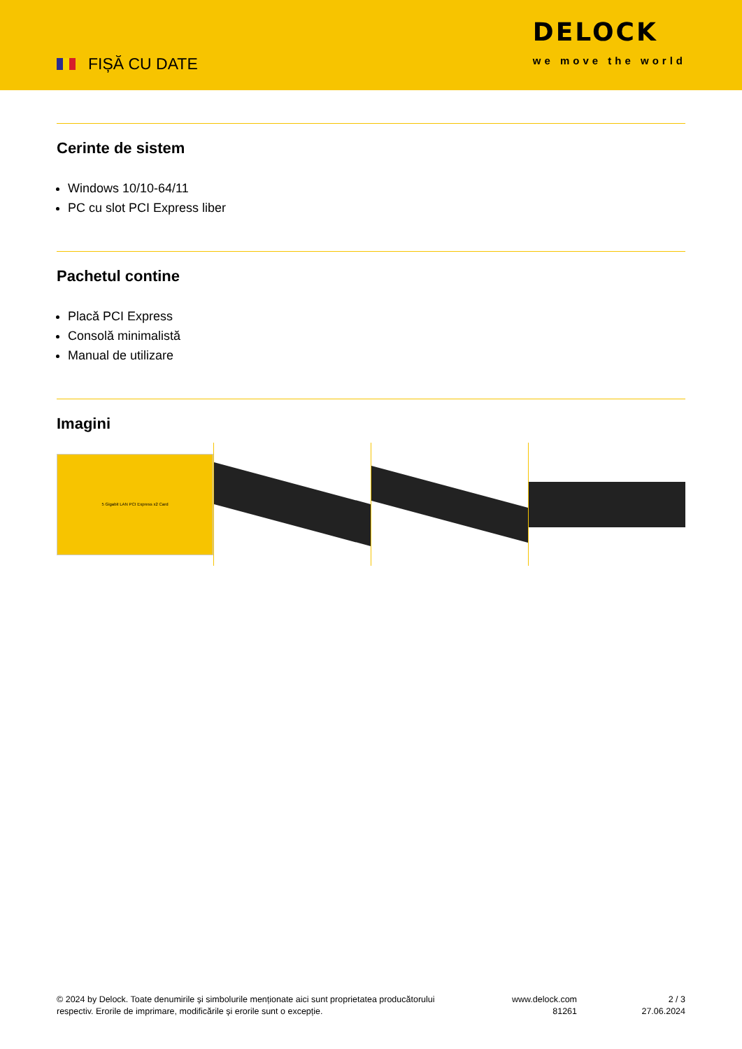FIȘĂ CU DATE
DELOCK
we move the world
Cerinte de sistem
Windows 10/10-64/11
PC cu slot PCI Express liber
Pachetul contine
Placă PCI Express
Consolă minimalistă
Manual de utilizare
Imagini
5 Gigabit LAN PCI Express x2 Card
© 2024 by Delock. Toate denumirile și simbolurile menționate aici sunt proprietatea producătorului
respectiv. Erorile de imprimare, modificările și erorile sunt o excepție.
www.delock.com
81261
2 / 3
27.06.2024